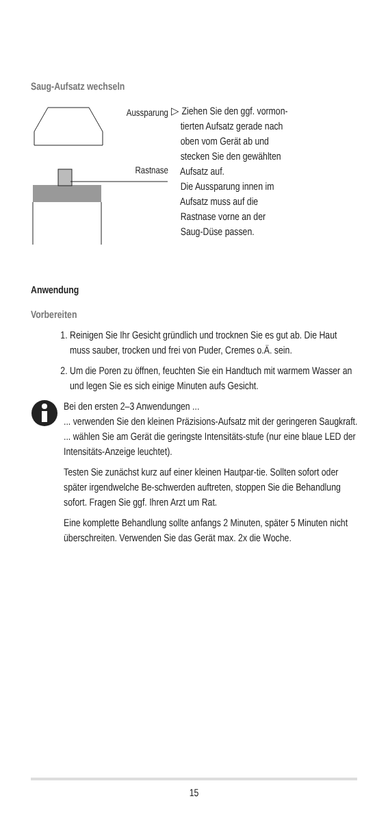Saug-Aufsatz wechseln
Aussparung
Rastnase
▷ Ziehen Sie den ggf. vormon-
tierten Aufsatz gerade nach
oben vom Gerät ab und
stecken Sie den gewählten
Aufsatz auf.
Die Aussparung innen im
Aufsatz muss auf die
Rastnase vorne an der
Saug-Düse passen.
Anwendung
Vorbereiten
1. Reinigen Sie Ihr Gesicht gründlich und trocknen Sie es gut ab. Die Haut muss sauber, trocken und frei von Puder, Cremes o.Ä. sein.
2. Um die Poren zu öffnen, feuchten Sie ein Handtuch mit warmem Wasser an und legen Sie es sich einige Minuten aufs Gesicht.
Bei den ersten 2–3 Anwendungen ...
... verwenden Sie den kleinen Präzisions-Aufsatz mit der geringeren Saugkraft.
... wählen Sie am Gerät die geringste Intensitäts-stufe (nur eine blaue LED der Intensitäts-Anzeige leuchtet).
Testen Sie zunächst kurz auf einer kleinen Hautpar-tie. Sollten sofort oder später irgendwelche Be-schwerden auftreten, stoppen Sie die Behandlung sofort. Fragen Sie ggf. Ihren Arzt um Rat.
Eine komplette Behandlung sollte anfangs 2 Minuten, später 5 Minuten nicht überschreiten. Verwenden Sie das Gerät max. 2x die Woche.
15